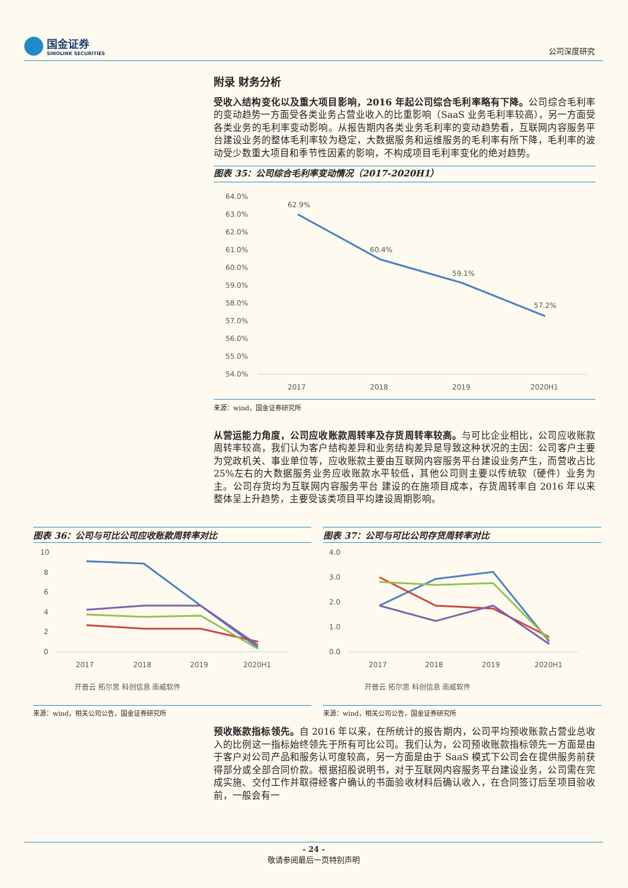国金证券
SINOLINK SECURITIES
公司深度研究
附录 财务分析
受收入结构变化以及重大项目影响，2016 年起公司综合毛利率略有下降。公司综合毛利率的变动趋势一方面受各类业务占营业收入的比重影响（SaaS 业务毛利率较高），另一方面受各类业务的毛利率变动影响。从报告期内各类业务毛利率的变动趋势看，互联网内容服务平台建设业务的整体毛利率较为稳定，大数据服务和运维服务的毛利率有所下降，毛利率的波动受少数重大项目和季节性因素的影响，不构成项目毛利率变化的绝对趋势。
图表 35：公司综合毛利率变动情况（2017-2020H1）
64.0%
63.0%
62.0%
61.0%
60.0%
59.0%
58.0%
57.0%
56.0%
55.0%
54.0%
62.9%
60.4%
59.1%
57.2%
2017
2018
2019
2020H1
来源：wind，国金证券研究所
从营运能力角度，公司应收账款周转率及存货周转率较高。与可比企业相比，公司应收账款周转率较高，我们认为客户结构差异和业务结构差异是导致这种状况的主因：公司客户主要为党政机关、事业单位等，应收账款主要由互联网内容服务平台建设业务产生，而营收占比 25%左右的大数据服务业务应收账款水平较低，其他公司则主要以传统软（硬件）业务为主。公司存货均为互联网内容服务平台 建设的在施项目成本，存货周转率自 2016 年以来整体呈上升趋势，主要受该类项目平均建设周期影响。
图表 36：公司与可比公司应收账款周转率对比
10
8
6
4
2
0
2017
2018
2019
2020H1
开普云 拓尔思 科创信息 南威软件
来源：wind，相关公司公告，国金证券研究所
图表 37：公司与可比公司存货周转率对比
4.0
3.0
2.0
1.0
0.0
2017
2018
2019
2020H1
开普云 拓尔思 科创信息 南威软件
来源：wind，相关公司公告，国金证券研究所
预收账款指标领先。自 2016 年以来，在所统计的报告期内，公司平均预收账款占营业总收入的比例这一指标始终领先于所有可比公司。我们认为，公司预收账款指标领先一方面是由于客户对公司产品和服务认可度较高，另一方面是由于 SaaS 模式下公司会在提供服务前获得部分或全部合同价款。根据招股说明书，对于互联网内容服务平台建设业务，公司需在完成实施、交付工作并取得经客户确认的书面验收材料后确认收入，在合同签订后至项目验收前，一般会有一
- 24 -
敬请参阅最后一页特别声明